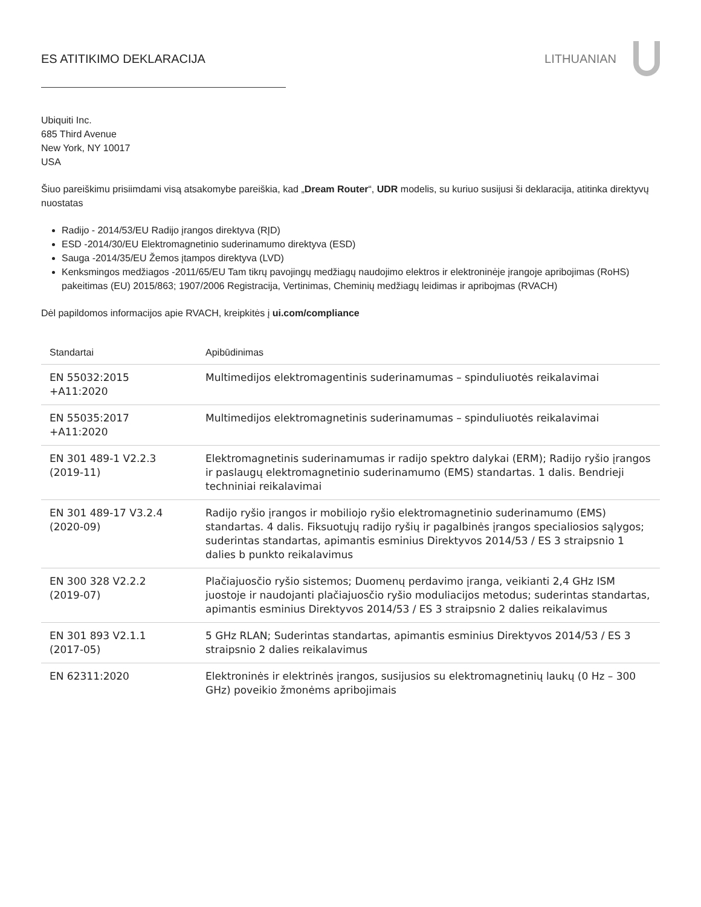ES ATITIKIMO DEKLARACIJA LITHUANIAN
Ubiquiti Inc.
685 Third Avenue
New York, NY 10017
USA
Šiuo pareiškimu prisiimdami visą atsakomybe pareiškia, kad „Dream Router“, UDR modelis, su kuriuo susijusi ši deklaracija, atitinka direktyvų nuostatas
Radijo - 2014/53/EU Radijo įrangos direktyva (RĮD)
ESD -2014/30/EU Elektromagnetinio suderinamumo direktyva (ESD)
Sauga -2014/35/EU Žemos įtampos direktyva (LVD)
Kenksmingos medžiagos -2011/65/EU Tam tikrų pavojingų medžiagų naudojimo elektros ir elektroninėje įrangoje apribojimas (RoHS) pakeitimas (EU) 2015/863; 1907/2006 Registracija, Vertinimas, Cheminių medžiagų leidimas ir apribojmas (RVACH)
Dėl papildomos informacijos apie RVACH, kreipkitės į ui.com/compliance
| Standartai | Apibūdinimas |
| --- | --- |
| EN 55032:2015 +A11:2020 | Multimedijos elektromagentinis suderinamumas – spinduliuotės reikalavimai |
| EN 55035:2017 +A11:2020 | Multimedijos elektromagnetinis suderinamumas – spinduliuotės reikalavimai |
| EN 301 489-1 V2.2.3 (2019-11) | Elektromagnetinis suderinamumas ir radijo spektro dalykai (ERM); Radijo ryšio įrangos ir paslaugų elektromagnetinio suderinamumo (EMS) standartas. 1 dalis. Bendrieji techniniai reikalavimai |
| EN 301 489-17 V3.2.4 (2020-09) | Radijo ryšio įrangos ir mobiliojo ryšio elektromagnetinio suderinamumo (EMS) standartas. 4 dalis. Fiksuotųjų radijo ryšių ir pagalbinės įrangos specialiosios sąlygos; suderintas standartas, apimantis esminius Direktyvos 2014/53 / ES 3 straipsnio 1 dalies b punkto reikalavimus |
| EN 300 328 V2.2.2 (2019-07) | Plačiajuosčio ryšio sistemos; Duomenų perdavimo įranga, veikianti 2,4 GHz ISM juostoje ir naudojanti plačiajuosčio ryšio moduliacijos metodus; suderintas standartas, apimantis esminius Direktyvos 2014/53 / ES 3 straipsnio 2 dalies reikalavimus |
| EN 301 893 V2.1.1 (2017-05) | 5 GHz RLAN; Suderintas standartas, apimantis esminius Direktyvos 2014/53 / ES 3 straipsnio 2 dalies reikalavimus |
| EN 62311:2020 | Elektroninės ir elektrinės įrangos, susijusios su elektromagnetinių laukų (0 Hz – 300 GHz) poveikio žmonėms apribojimais |